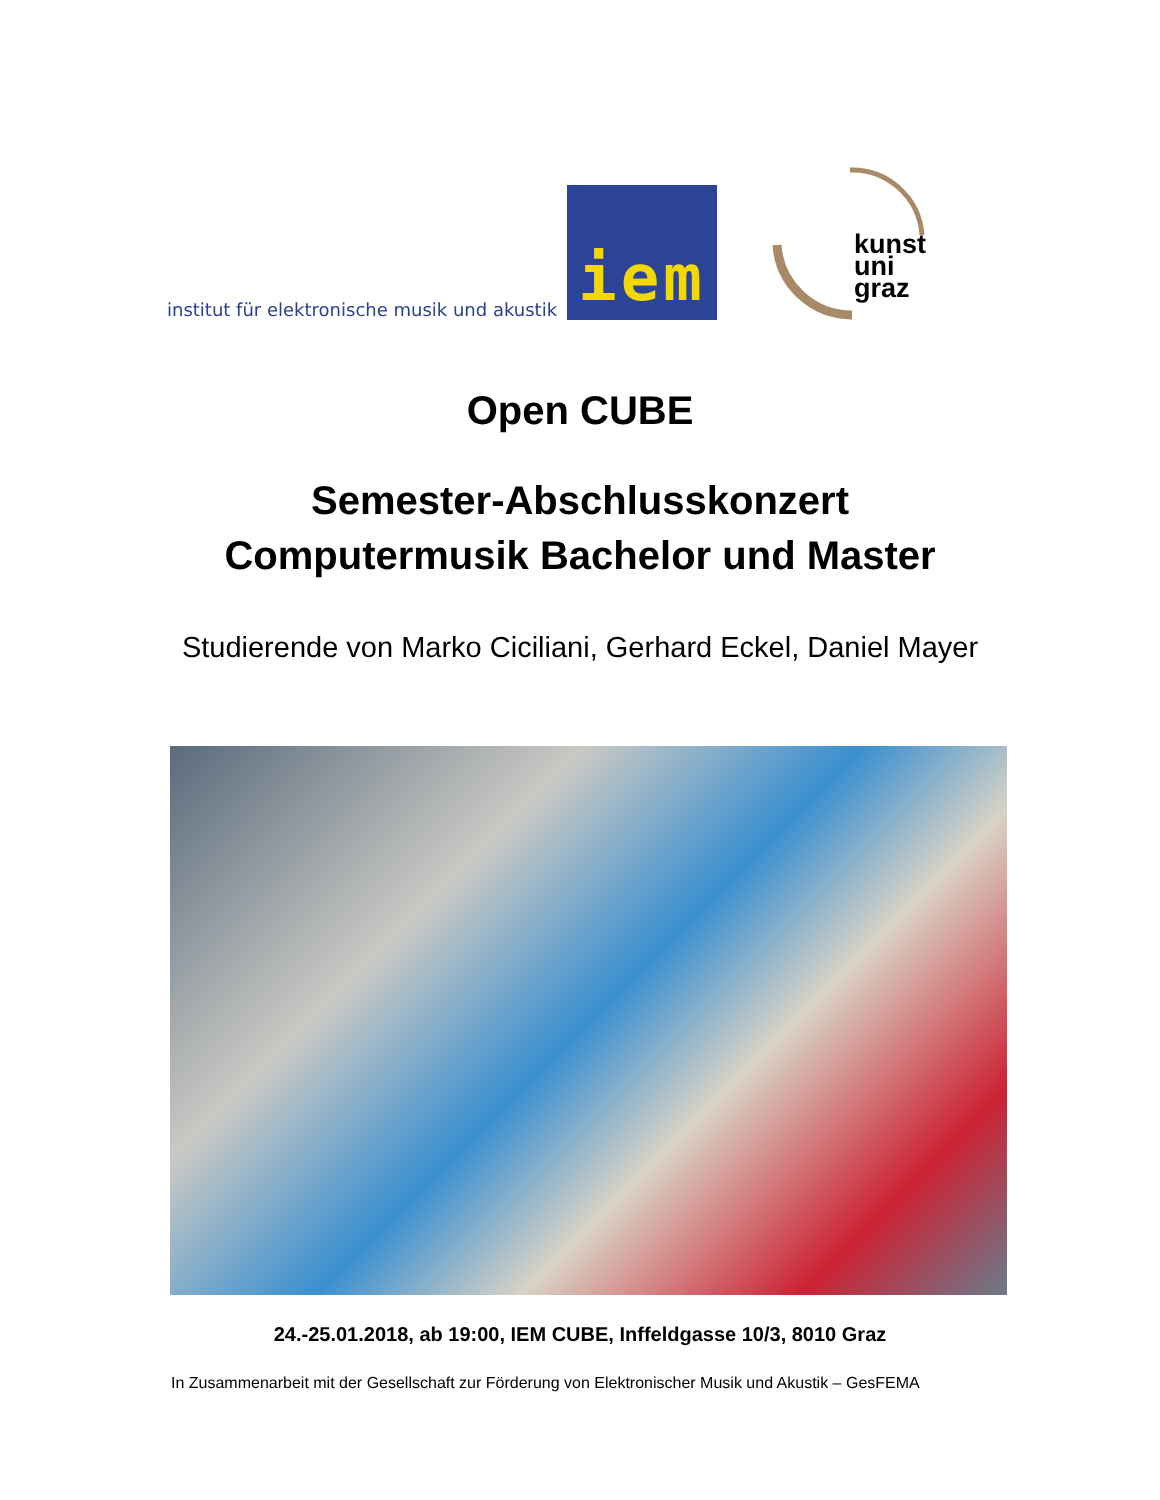institut für elektronische musik und akustik
iem
kunst
uni
graz
Open CUBE
Semester-Abschlusskonzert
Computermusik Bachelor und Master
Studierende von Marko Ciciliani, Gerhard Eckel, Daniel Mayer
24.-25.01.2018, ab 19:00, IEM CUBE, Inffeldgasse 10/3, 8010 Graz
In Zusammenarbeit mit der Gesellschaft zur Förderung von Elektronischer Musik und Akustik – GesFEMA